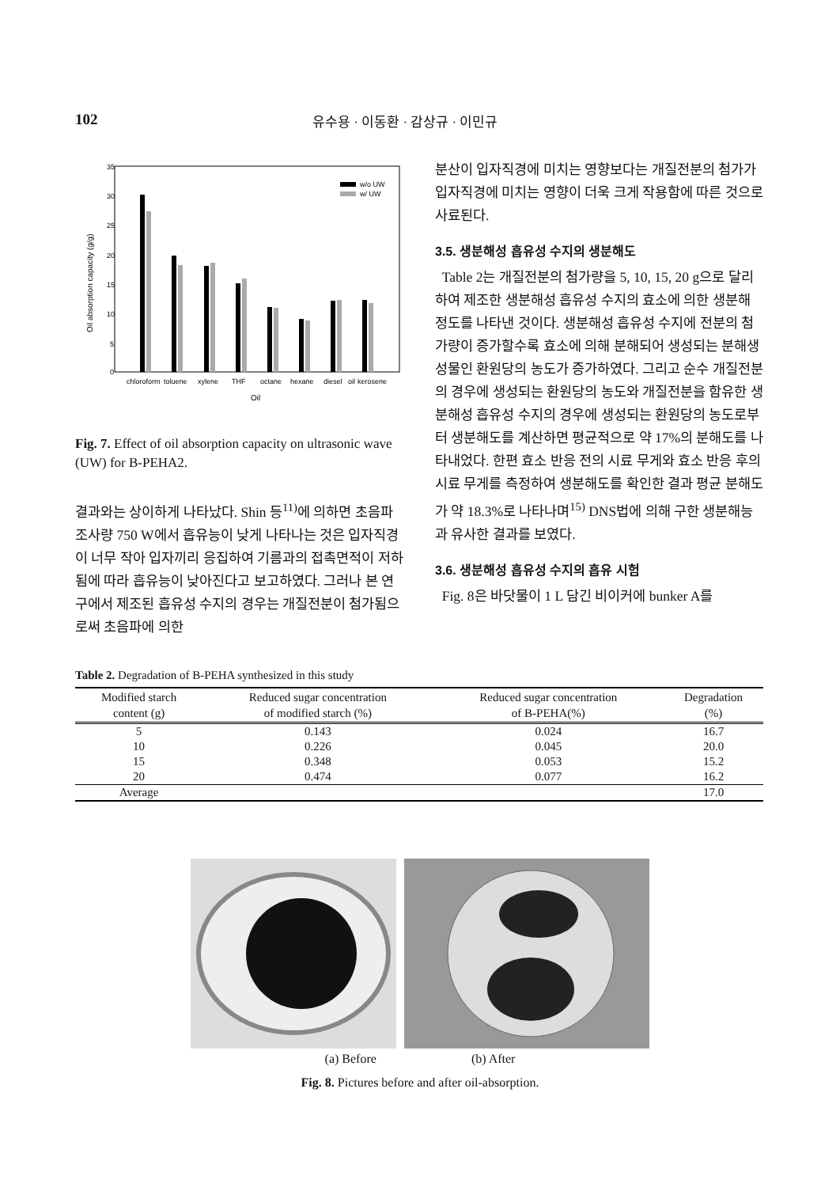102 유수용 · 이동환 · 감상규 · 이민규
35
30
25
20
15
10
5
0
Oil absorption capacity (g/g)
w/o UW
w/ UW
chloroform
toluene
xylene
THF
octane
hexane
diesel
oil
kerosene
Oil
Fig. 7. Effect of oil absorption capacity on ultrasonic wave (UW) for B-PEHA2.
결과와는 상이하게 나타났다. Shin 등<sup>11)</sup>에 의하면 초음파 조사량 750 W에서 흡유능이 낮게 나타나는 것은 입자직경이 너무 작아 입자끼리 응집하여 기름과의 접촉면적이 저하됨에 따라 흡유능이 낮아진다고 보고하였다. 그러나 본 연구에서 제조된 흡유성 수지의 경우는 개질전분이 첨가됨으로써 초음파에 의한
분산이 입자직경에 미치는 영향보다는 개질전분의 첨가가 입자직경에 미치는 영향이 더욱 크게 작용함에 따른 것으로 사료된다.
3.5. 생분해성 흡유성 수지의 생분해도
Table 2는 개질전분의 첨가량을 5, 10, 15, 20 g으로 달리하여 제조한 생분해성 흡유성 수지의 효소에 의한 생분해 정도를 나타낸 것이다. 생분해성 흡유성 수지에 전분의 첨가량이 증가할수록 효소에 의해 분해되어 생성되는 분해생성물인 환원당의 농도가 증가하였다. 그리고 순수 개질전분의 경우에 생성되는 환원당의 농도와 개질전분을 함유한 생분해성 흡유성 수지의 경우에 생성되는 환원당의 농도로부터 생분해도를 계산하면 평균적으로 약 17%의 분해도를 나타내었다. 한편 효소 반응 전의 시료 무게와 효소 반응 후의 시료 무게를 측정하여 생분해도를 확인한 결과 평균 분해도가 약 18.3%로 나타나며<sup>15)</sup> DNS법에 의해 구한 생분해능과 유사한 결과를 보였다.
3.6. 생분해성 흡유성 수지의 흡유 시험
Fig. 8은 바닷물이 1 L 담긴 비이커에 bunker A를
Table 2. Degradation of B-PEHA synthesized in this study
| Modified starch content (g) | Reduced sugar concentration of modified starch (%) | Reduced sugar concentration of B-PEHA(%) | Degradation (%) |
| --- | --- | --- | --- |
| 5 | 0.143 | 0.024 | 16.7 |
| 10 | 0.226 | 0.045 | 20.0 |
| 15 | 0.348 | 0.053 | 15.2 |
| 20 | 0.474 | 0.077 | 16.2 |
| Average | | | 17.0 |
(a) Before (b) After
Fig. 8. Pictures before and after oil-absorption.